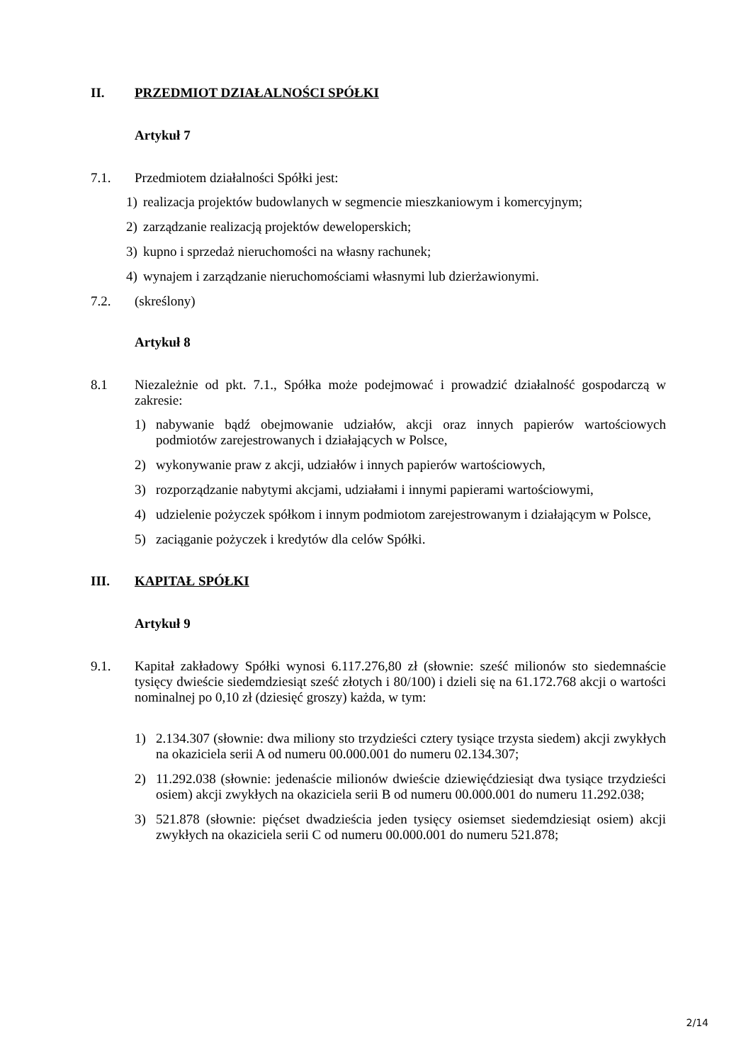II. PRZEDMIOT DZIAŁALNOŚCI SPÓŁKI
Artykuł 7
7.1. Przedmiotem działalności Spółki jest:
1) realizacja projektów budowlanych w segmencie mieszkaniowym i komercyjnym;
2) zarządzanie realizacją projektów deweloperskich;
3) kupno i sprzedaż nieruchomości na własny rachunek;
4) wynajem i zarządzanie nieruchomościami własnymi lub dzierżawionymi.
7.2. (skreślony)
Artykuł 8
8.1 Niezależnie od pkt. 7.1., Spółka może podejmować i prowadzić działalność gospodarczą w zakresie:
1) nabywanie bądź obejmowanie udziałów, akcji oraz innych papierów wartościowych podmiotów zarejestrowanych i działających w Polsce,
2) wykonywanie praw z akcji, udziałów i innych papierów wartościowych,
3) rozporządzanie nabytymi akcjami, udziałami i innymi papierami wartościowymi,
4) udzielenie pożyczek spółkom i innym podmiotom zarejestrowanym i działającym w Polsce,
5) zaciąganie pożyczek i kredytów dla celów Spółki.
III. KAPITAŁ SPÓŁKI
Artykuł 9
9.1. Kapitał zakładowy Spółki wynosi 6.117.276,80 zł (słownie: sześć milionów sto siedemnaście tysięcy dwieście siedemdziesiąt sześć złotych i 80/100) i dzieli się na 61.172.768 akcji o wartości nominalnej po 0,10 zł (dziesięć groszy) każda, w tym:
1) 2.134.307 (słownie: dwa miliony sto trzydzieści cztery tysiące trzysta siedem) akcji zwykłych na okaziciela serii A od numeru 00.000.001 do numeru 02.134.307;
2) 11.292.038 (słownie: jedenaście milionów dwieście dziewięćdziesiąt dwa tysiące trzydzieści osiem) akcji zwykłych na okaziciela serii B od numeru 00.000.001 do numeru 11.292.038;
3) 521.878 (słownie: pięćset dwadzieścia jeden tysięcy osiemset siedemdziesiąt osiem) akcji zwykłych na okaziciela serii C od numeru 00.000.001 do numeru 521.878;
2/14